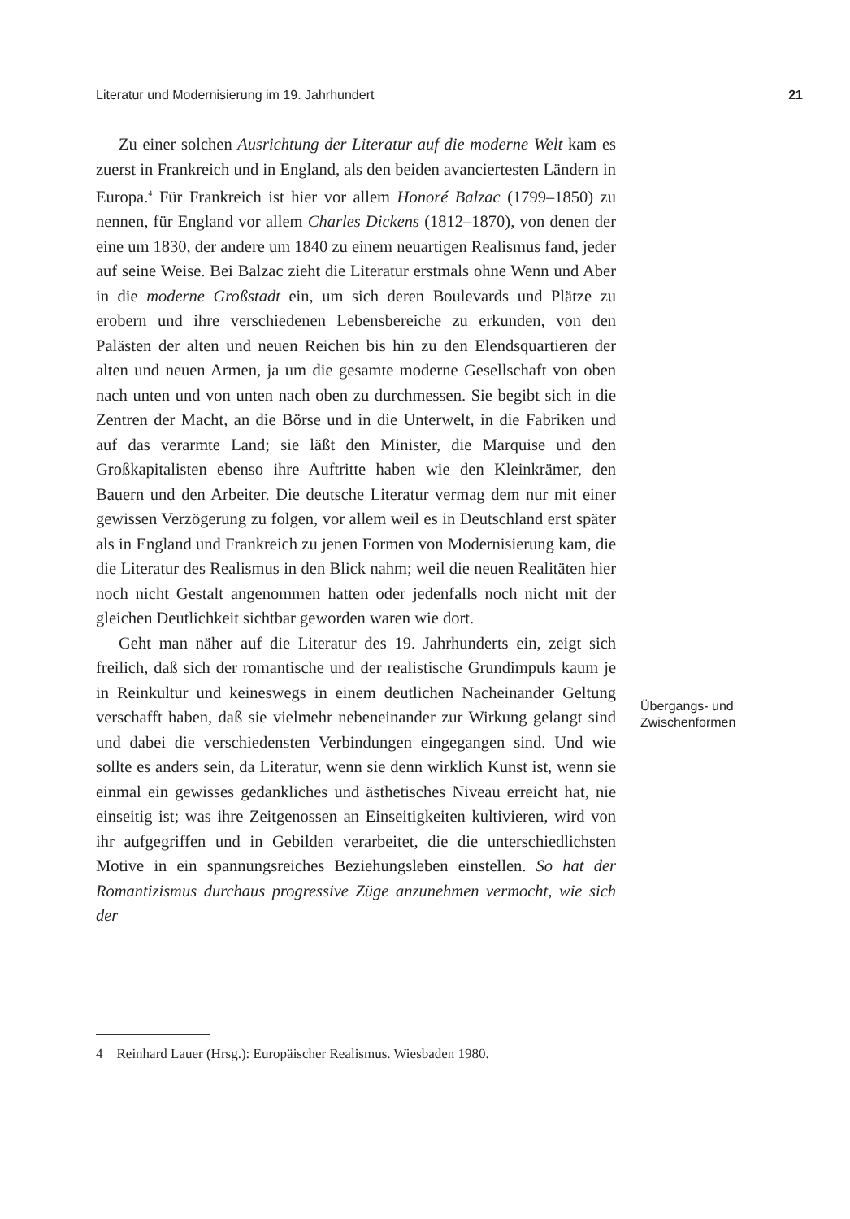Literatur und Modernisierung im 19. Jahrhundert 21
Zu einer solchen Ausrichtung der Literatur auf die moderne Welt kam es zuerst in Frankreich und in England, als den beiden avanciertesten Ländern in Europa.<sup>4</sup> Für Frankreich ist hier vor allem Honoré Balzac (1799–1850) zu nennen, für England vor allem Charles Dickens (1812–1870), von denen der eine um 1830, der andere um 1840 zu einem neuartigen Realismus fand, jeder auf seine Weise. Bei Balzac zieht die Literatur erstmals ohne Wenn und Aber in die moderne Großstadt ein, um sich deren Boulevards und Plätze zu erobern und ihre verschiedenen Lebensbereiche zu erkunden, von den Palästen der alten und neuen Reichen bis hin zu den Elendsquartieren der alten und neuen Armen, ja um die gesamte moderne Gesellschaft von oben nach unten und von unten nach oben zu durchmessen. Sie begibt sich in die Zentren der Macht, an die Börse und in die Unterwelt, in die Fabriken und auf das verarmte Land; sie läßt den Minister, die Marquise und den Großkapitalisten ebenso ihre Auftritte haben wie den Kleinkrämer, den Bauern und den Arbeiter. Die deutsche Literatur vermag dem nur mit einer gewissen Verzögerung zu folgen, vor allem weil es in Deutschland erst später als in England und Frankreich zu jenen Formen von Modernisierung kam, die die Literatur des Realismus in den Blick nahm; weil die neuen Realitäten hier noch nicht Gestalt angenommen hatten oder jedenfalls noch nicht mit der gleichen Deutlichkeit sichtbar geworden waren wie dort.
Geht man näher auf die Literatur des 19. Jahrhunderts ein, zeigt sich freilich, daß sich der romantische und der realistische Grundimpuls kaum je in Reinkultur und keineswegs in einem deutlichen Nacheinander Geltung verschafft haben, daß sie vielmehr nebeneinander zur Wirkung gelangt sind und dabei die verschiedensten Verbindungen eingegangen sind. Und wie sollte es anders sein, da Literatur, wenn sie denn wirklich Kunst ist, wenn sie einmal ein gewisses gedankliches und ästhetisches Niveau erreicht hat, nie einseitig ist; was ihre Zeitgenossen an Einseitigkeiten kultivieren, wird von ihr aufgegriffen und in Gebilden verarbeitet, die die unterschiedlichsten Motive in ein spannungsreiches Beziehungsleben einstellen. So hat der Romantizismus durchaus progressive Züge anzunehmen vermocht, wie sich der
Übergangs- und
Zwischenformen
4 Reinhard Lauer (Hrsg.): Europäischer Realismus. Wiesbaden 1980.